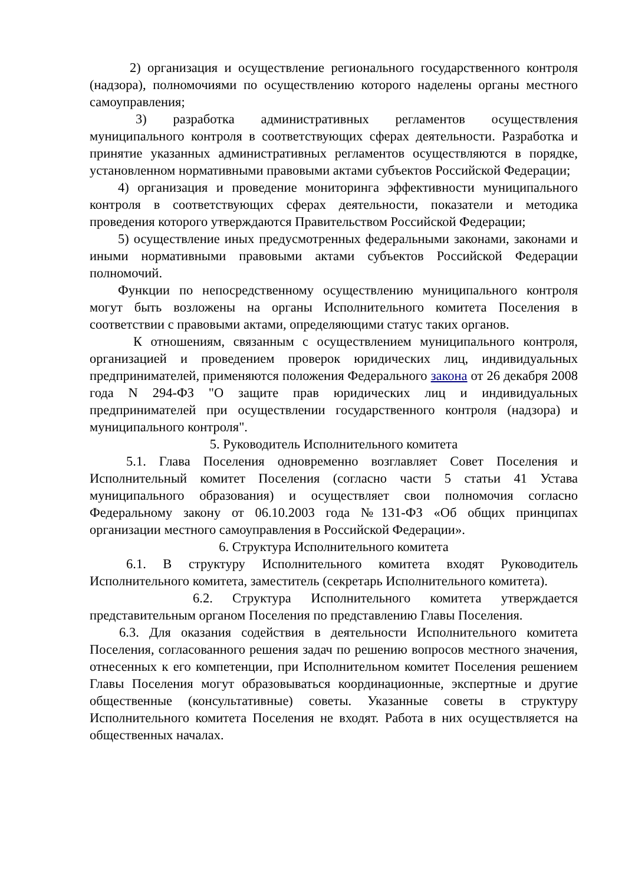2) организация и осуществление регионального государственного контроля (надзора), полномочиями по осуществлению которого наделены органы местного самоуправления;
3) разработка административных регламентов осуществления муниципального контроля в соответствующих сферах деятельности. Разработка и принятие указанных административных регламентов осуществляются в порядке, установленном нормативными правовыми актами субъектов Российской Федерации;
4) организация и проведение мониторинга эффективности муниципального контроля в соответствующих сферах деятельности, показатели и методика проведения которого утверждаются Правительством Российской Федерации;
5) осуществление иных предусмотренных федеральными законами, законами и иными нормативными правовыми актами субъектов Российской Федерации полномочий.
Функции по непосредственному осуществлению муниципального контроля могут быть возложены на органы Исполнительного комитета Поселения в соответствии с правовыми актами, определяющими статус таких органов.
К отношениям, связанным с осуществлением муниципального контроля, организацией и проведением проверок юридических лиц, индивидуальных предпринимателей, применяются положения Федерального закона от 26 декабря 2008 года N 294-ФЗ "О защите прав юридических лиц и индивидуальных предпринимателей при осуществлении государственного контроля (надзора) и муниципального контроля".
5. Руководитель Исполнительного комитета
5.1. Глава Поселения одновременно возглавляет Совет Поселения и Исполнительный комитет Поселения (согласно части 5 статьи 41 Устава муниципального образования) и осуществляет свои полномочия согласно Федеральному закону от 06.10.2003 года №131-ФЗ «Об общих принципах организации местного самоуправления в Российской Федерации».
6. Структура Исполнительного комитета
6.1. В структуру Исполнительного комитета входят Руководитель Исполнительного комитета, заместитель (секретарь Исполнительного комитета).
6.2. Структура Исполнительного комитета утверждается представительным органом Поселения по представлению Главы Поселения.
6.3. Для оказания содействия в деятельности Исполнительного комитета Поселения, согласованного решения задач по решению вопросов местного значения, отнесенных к его компетенции, при Исполнительном комитет Поселения решением Главы Поселения могут образовываться координационные, экспертные и другие общественные (консультативные) советы. Указанные советы в структуру Исполнительного комитета Поселения не входят. Работа в них осуществляется на общественных началах.